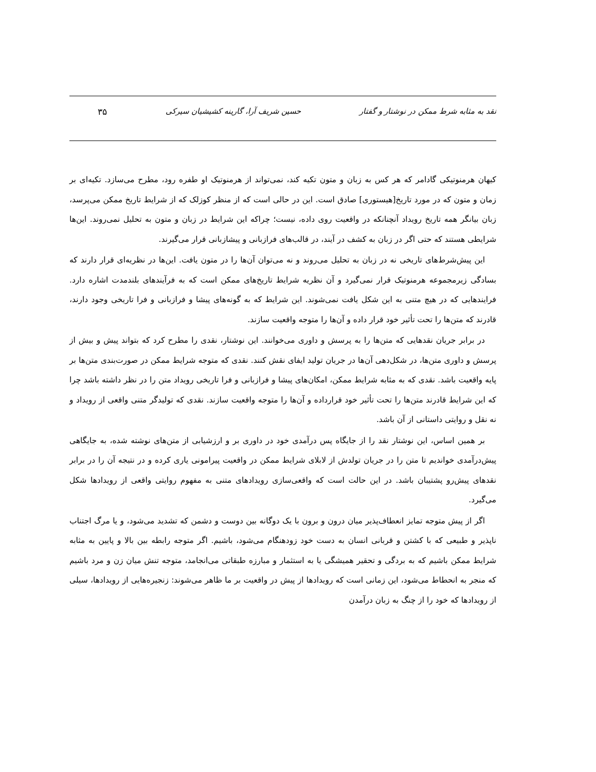نقد به مثابه شرط ممکن در نوشتار و گفتار حسین شریف آرا، گارینه کشیشیان سیرکی ۳۵
کیهان هرمنوتیکی گادامر که هر کس به زبان و متون تکیه کند، نمی‌تواند از هرمنوتیک او طفره رود، مطرح می‌سازد. تکیه‌ای بر زمان و متون که در مورد تاریخ[هیستوری] صادق است. این در حالی است که از منظر کوزلک که از شرایط تاریخ ممکن می‌پرسد، زبان بیانگر همه تاریخ رویداد آنچنانکه در واقعیت روی داده، نیست؛ چراکه این شرایط در زبان و متون به تحلیل نمی‌روند. این‌ها شرایطی هستند که حتی اگر در زبان به کشف در آیند، در قالب‌های فرازبانی و پیشازبانی قرار می‌گیرند.
این پیش‌شرط‌های تاریخی نه در زبان به تحلیل می‌روند و نه می‌توان آن‌ها را در متون یافت. این‌ها در نظریه‌ای قرار دارند که بسادگی زیرمجموعه هرمنوتیک قرار نمی‌گیرد و آن نظریه شرایط تاریخ‌های ممکن است که به فرآیندهای بلندمدت اشاره دارد. فرایندهایی که در هیچ متنی به این شکل یافت نمی‌شوند. این شرایط که به گونه‌های پیشا و فرازبانی و فرا تاریخی وجود دارند، قادرند که متن‌ها را تحت تأثیر خود قرار داده و آن‌ها را متوجه واقعیت سازند.
در برابر جریان نقدهایی که متن‌ها را به پرسش و داوری می‌خوانند. این نوشتار، نقدی را مطرح کرد که بتواند پیش و بیش از پرسش و داوری متن‌ها، در شکل‌دهی آن‌ها در جریان تولید ایفای نقش کنند. نقدی که متوجه شرایط ممکن در صورت‌بندی متن‌ها بر پایه واقعیت باشد. نقدی که به مثابه شرایط ممکن، امکان‌های پیشا و فرازبانی و فرا تاریخی رویداد متن را در نظر داشته باشد چرا که این شرایط قادرند متن‌ها را تحت تأثیر خود قرارداده و آن‌ها را متوجه واقعیت سازند. نقدی که تولیدگر متنی واقعی از رویداد و نه نقل و روایتی داستانی از آن باشد.
بر همین اساس، این نوشتار نقد را از جایگاه پس درآمدی خود در داوری بر و ارزشیابی از متن‌های نوشته شده، به جایگاهی پیش‌درآمدی خواندیم تا متن را در جریان تولدش از لابلای شرایط ممکن در واقعیت پیرامونی یاری کرده و در نتیجه آن را در برابر نقدهای پیش‌رو پشتیبان باشد. در این حالت است که واقعی‌سازی رویدادهای متنی به مفهوم روایتی واقعی از رویدادها شکل می‌گیرد.
اگر از پیش متوجه تمایز انعطاف‌پذیر میان درون و برون با یک دوگانه بین دوست و دشمن که تشدید می‌شود، و یا مرگ اجتناب ناپذیر و طبیعی که با کشتن و قربانی انسان به دست خود زودهنگام می‌شود، باشیم. اگر متوجه رابطه بین بالا و پایین به مثابه شرایط ممکن باشیم که به بردگی و تحقیر همیشگی یا به استثمار و مبارزه طبقاتی می‌انجامد، متوجه تنش میان زن و مرد باشیم که منجر به انحطاط می‌شود، این زمانی است که رویدادها از پیش در واقعیت بر ما ظاهر می‌شوند: زنجیره‌هایی از رویدادها، سیلی از رویدادها که خود را از چنگ به زبان درآمدن